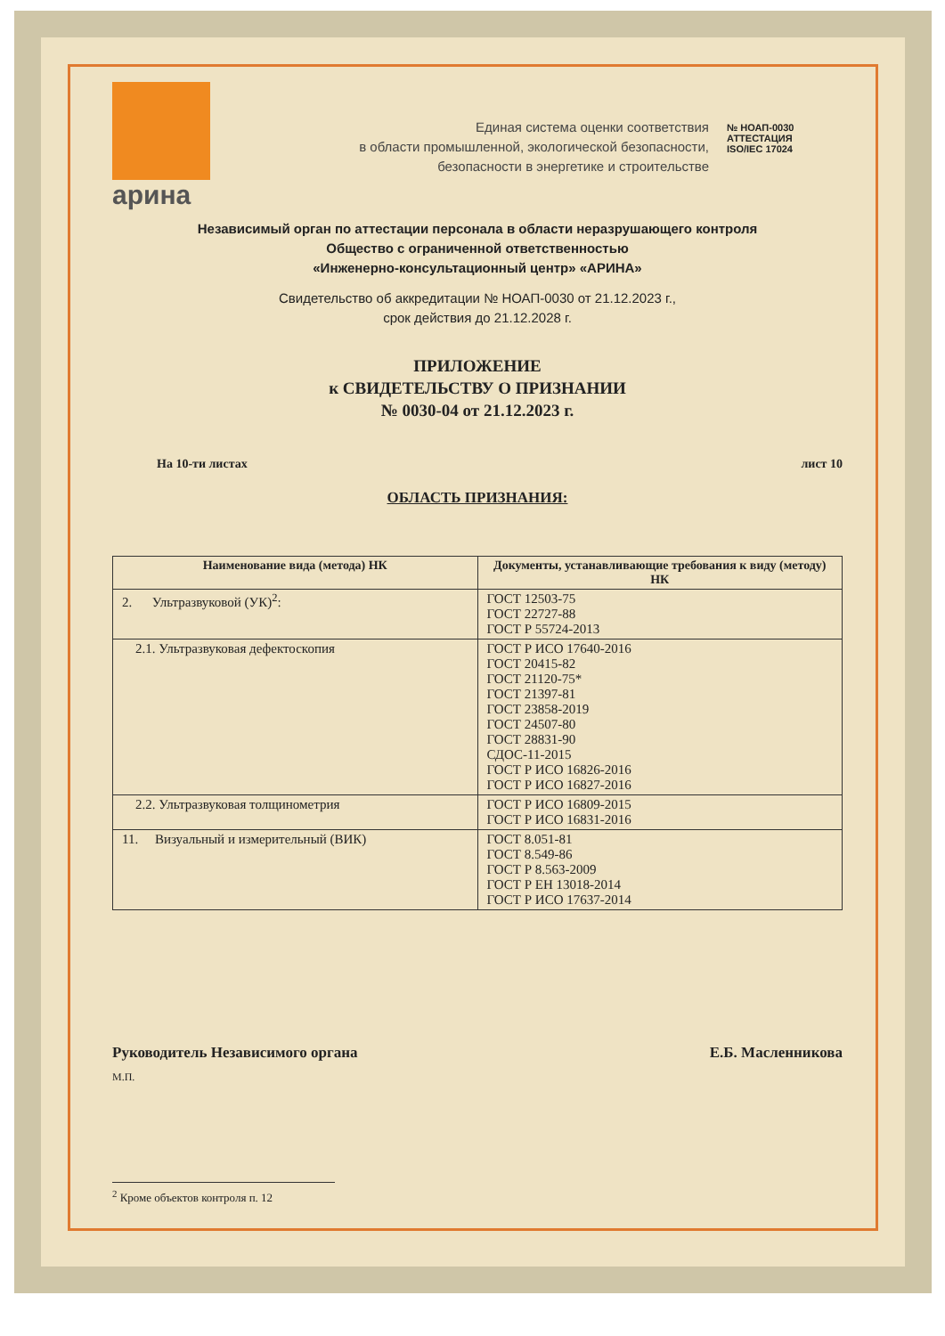арина
Единая система оценки соответствия
в области промышленной, экологической безопасности,
безопасности в энергетике и строительстве
№ НОАП-0030
АТТЕСТАЦИЯ
ISO/IEC 17024
Независимый орган по аттестации персонала в области неразрушающего контроля
Общество с ограниченной ответственностью
«Инженерно-консультационный центр» «АРИНА»
Свидетельство об аккредитации № НОАП-0030 от 21.12.2023 г.,
срок действия до 21.12.2028 г.
ПРИЛОЖЕНИЕ
к СВИДЕТЕЛЬСТВУ О ПРИЗНАНИИ
№ 0030-04 от 21.12.2023 г.
На 10-ти листах лист 10
ОБЛАСТЬ ПРИЗНАНИЯ:
| Наименование вида (метода) НК | Документы, устанавливающие требования к виду (методу) НК |
| --- | --- |
| 2. Ультразвуковой (УК)<sup>2</sup>: | ГОСТ 12503-75 ГОСТ 22727-88 ГОСТ Р 55724-2013 |
| 2.1. Ультразвуковая дефектоскопия | ГОСТ Р ИСО 17640-2016 ГОСТ 20415-82 ГОСТ 21120-75* ГОСТ 21397-81 ГОСТ 23858-2019 ГОСТ 24507-80 ГОСТ 28831-90 СДОС-11-2015 ГОСТ Р ИСО 16826-2016 ГОСТ Р ИСО 16827-2016 |
| 2.2. Ультразвуковая толщинометрия | ГОСТ Р ИСО 16809-2015 ГОСТ Р ИСО 16831-2016 |
| 11. Визуальный и измерительный (ВИК) | ГОСТ 8.051-81 ГОСТ 8.549-86 ГОСТ Р 8.563-2009 ГОСТ Р ЕН 13018-2014 ГОСТ Р ИСО 17637-2014 |
Руководитель Независимого органа Е.Б. Масленникова
М.П.
<sup>2</sup> Кроме объектов контроля п. 12